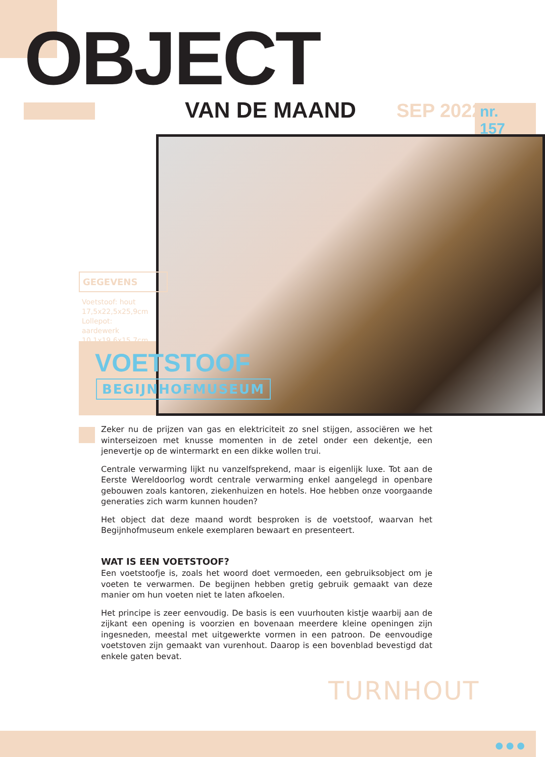OBJECT
VAN DE MAAND SEP 2022 nr. 157
GEGEVENS
Voetstoof: hout
17,5x22,5x25,9cm
Lollepot: aardewerk
10,1x19,6x15,7cm
VOETSTOOF
BEGIJNHOFMUSEUM
Zeker nu de prijzen van gas en elektriciteit zo snel stijgen, associëren we het winter­seizoen met knusse momenten in de zetel onder een dekentje, een jenevertje op de wintermarkt en een dikke wollen trui.
Centrale verwarming lijkt nu vanzelfsprekend, maar is eigenlijk luxe. Tot aan de Eerste Wereldoorlog wordt centrale verwarming enkel aangelegd in openbare gebouwen zoals kantoren, ziekenhuizen en hotels. Hoe hebben onze voorgaande generaties zich warm kunnen houden?
Het object dat deze maand wordt besproken is de voetstoof, waarvan het Begijnhof­museum enkele exemplaren bewaart en presenteert.
WAT IS EEN VOETSTOOF?
Een voetstoofje is, zoals het woord doet vermoeden, een gebruiksobject om je voeten te verwarmen. De begijnen hebben gretig gebruik gemaakt van deze manier om hun voeten niet te laten afkoelen.
Het principe is zeer eenvoudig. De basis is een vuurhouten kistje waarbij aan de zijkant een opening is voorzien en bovenaan meerdere kleine openingen zijn ingesneden, meestal met uitgewerkte vormen in een patroon. De eenvoudige voetstoven zijn gemaakt van vurenhout. Daarop is een bovenblad bevestigd dat enkele gaten bevat.
TURNHOUT
● ● ●